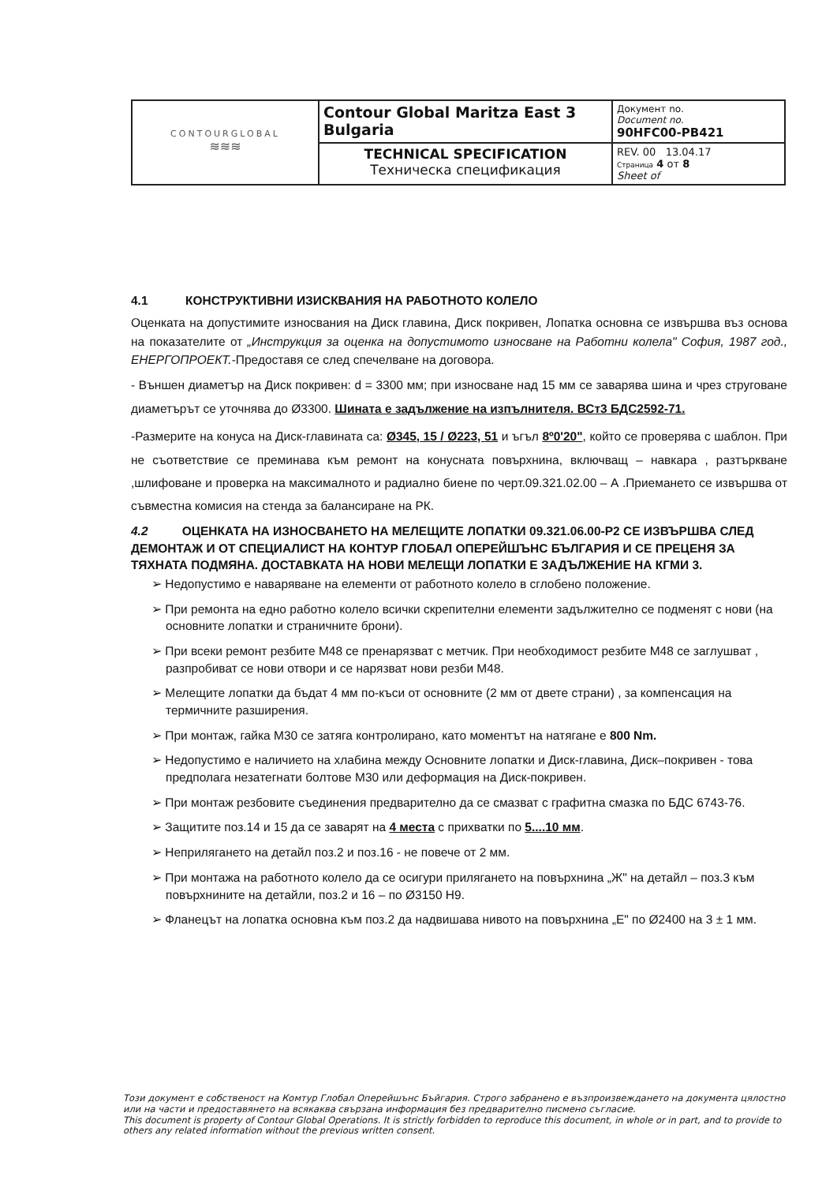| CONTOURGLOBAL ≋≋≋ | Contour Global Maritza East 3 Bulgaria | Документ no. Document no. 90HFC00-PB421 |
| | TECHNICAL SPECIFICATION Техническа спецификация | REV. 00 13.04.17 Страница 4 от 8 Sheet of |
4.1 КОНСТРУКТИВНИ ИЗИСКВАНИЯ НА РАБОТНОТО КОЛЕЛО
Оценката на допустимите износвания на Диск главина, Диск покривен, Лопатка основна се извършва въз основа на показателите от „Инструкция за оценка на допустимото износване на Работни колела" София, 1987 год., ЕНЕРГОПРОЕКТ.-Предоставя се след спечелване на договора.
- Външен диаметър на Диск покривен: d = 3300 мм; при износване над 15 мм се заварява шина и чрез струговане диаметърът се уточнява до Ø3300. Шината е задължение на изпълнителя. ВСт3 БДС2592-71.
-Размерите на конуса на Диск-главината са: Ø345, 15 / Ø223, 51 и ъгъл 8º0'20", който се проверява с шаблон. При не съответствие се преминава към ремонт на конусната повърхнина, включващ – навкара , разтъркване ,шлифоване и проверка на максималното и радиално биене по черт.09.321.02.00 – А .Приемането се извършва от съвместна комисия на стенда за балансиране на РК.
4.2 ОЦЕНКАТА НА ИЗНОСВАНЕТО НА МЕЛЕЩИТЕ ЛОПАТКИ 09.321.06.00-Р2 СЕ ИЗВЪРШВА СЛЕД ДЕМОНТАЖ И ОТ СПЕЦИАЛИСТ НА КОНТУР ГЛОБАЛ ОПЕРЕЙШЪНС БЪЛГАРИЯ И СЕ ПРЕЦЕНЯ ЗА ТЯХНАТА ПОДМЯНА. ДОСТАВКАТА НА НОВИ МЕЛЕЩИ ЛОПАТКИ Е ЗАДЪЛЖЕНИЕ НА КГМИ 3.
➢ Недопустимо е навaряване на елементи от работното колело в сглобено положение.
➢ При ремонта на едно работно колело всички скрепителни елементи задължително се подменят с нови (на основните лопатки и страничните брони).
➢ При всеки ремонт резбите М48 се пренарязват с метчик. При необходимост резбите М48 се заглушват , разпробиват се нови отвори и се нарязват нови резби М48.
➢ Мелещите лопатки да бъдат 4 мм по-къси от основните (2 мм от двете страни) , за компенсация на термичните разширения.
➢ При монтаж, гайка М30 се затяга контролирано, като моментът на натягане е 800 Nm.
➢ Недопустимо е наличието на хлабина между Основните лопатки и Диск-главина, Диск–покривен - това предполага незатегнати болтове М30 или деформация на Диск-покривен.
➢ При монтаж резбовите съединения предварително да се смазват с графитна смазка по БДС 6743-76.
➢ Защитите поз.14 и 15 да се заварят на 4 места с прихватки по 5....10 мм.
➢ Неприлягането на детайл поз.2 и поз.16 - не повече от 2 мм.
➢ При монтажа на работното колело да се осигури прилягането на повърхнина „Ж" на детайл – поз.3 към повърхнините на детайли, поз.2 и 16 – по Ø3150 Н9.
➢ Фланецът на лопатка основна към поз.2 да надвишава нивото на повърхнина „Е" по Ø2400 на 3 ± 1 мм.
Този документ е собственост на Комтур Глобал Оперейшънс Бъйгария. Строго забранено е възпроизвеждането на документа цялостно или на части и предоставянето на всякаква свързана информация без предварително писмено съгласие.
This document is property of Contour Global Operations. It is strictly forbidden to reproduce this document, in whole or in part, and to provide to others any related information without the previous written consent.